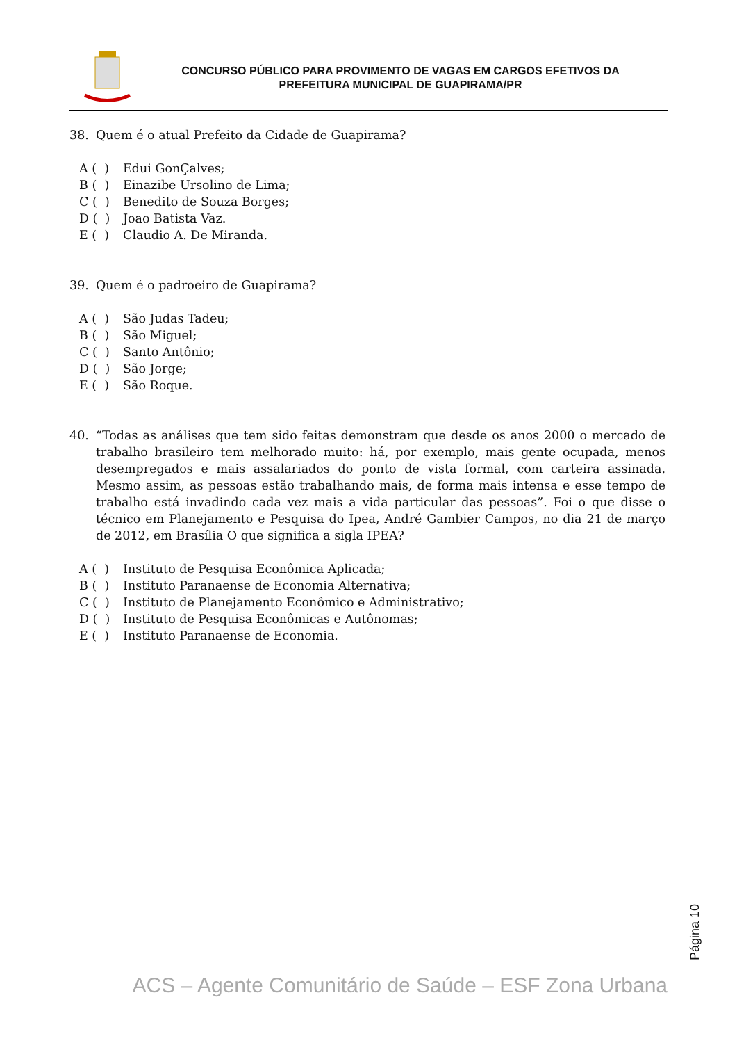CONCURSO PÚBLICO PARA PROVIMENTO DE VAGAS EM CARGOS EFETIVOS DA
PREFEITURA MUNICIPAL DE GUAPIRAMA/PR
38. Quem é o atual Prefeito da Cidade de Guapirama?
A ( ) Edui GonÇalves;
B ( ) Einazibe Ursolino de Lima;
C ( ) Benedito de Souza Borges;
D ( ) Joao Batista Vaz.
E ( ) Claudio A. De Miranda.
39. Quem é o padroeiro de Guapirama?
A ( ) São Judas Tadeu;
B ( ) São Miguel;
C ( ) Santo Antônio;
D ( ) São Jorge;
E ( ) São Roque.
40. “Todas as análises que tem sido feitas demonstram que desde os anos 2000 o mercado de trabalho brasileiro tem melhorado muito: há, por exemplo, mais gente ocupada, menos desempregados e mais assalariados do ponto de vista formal, com carteira assinada. Mesmo assim, as pessoas estão trabalhando mais, de forma mais intensa e esse tempo de trabalho está invadindo cada vez mais a vida particular das pessoas”. Foi o que disse o técnico em Planejamento e Pesquisa do Ipea, André Gambier Campos, no dia 21 de março de 2012, em Brasília O que significa a sigla IPEA?
A ( ) Instituto de Pesquisa Econômica Aplicada;
B ( ) Instituto Paranaense de Economia Alternativa;
C ( ) Instituto de Planejamento Econômico e Administrativo;
D ( ) Instituto de Pesquisa Econômicas e Autônomas;
E ( ) Instituto Paranaense de Economia.
Página 10
ACS – Agente Comunitário de Saúde – ESF Zona Urbana